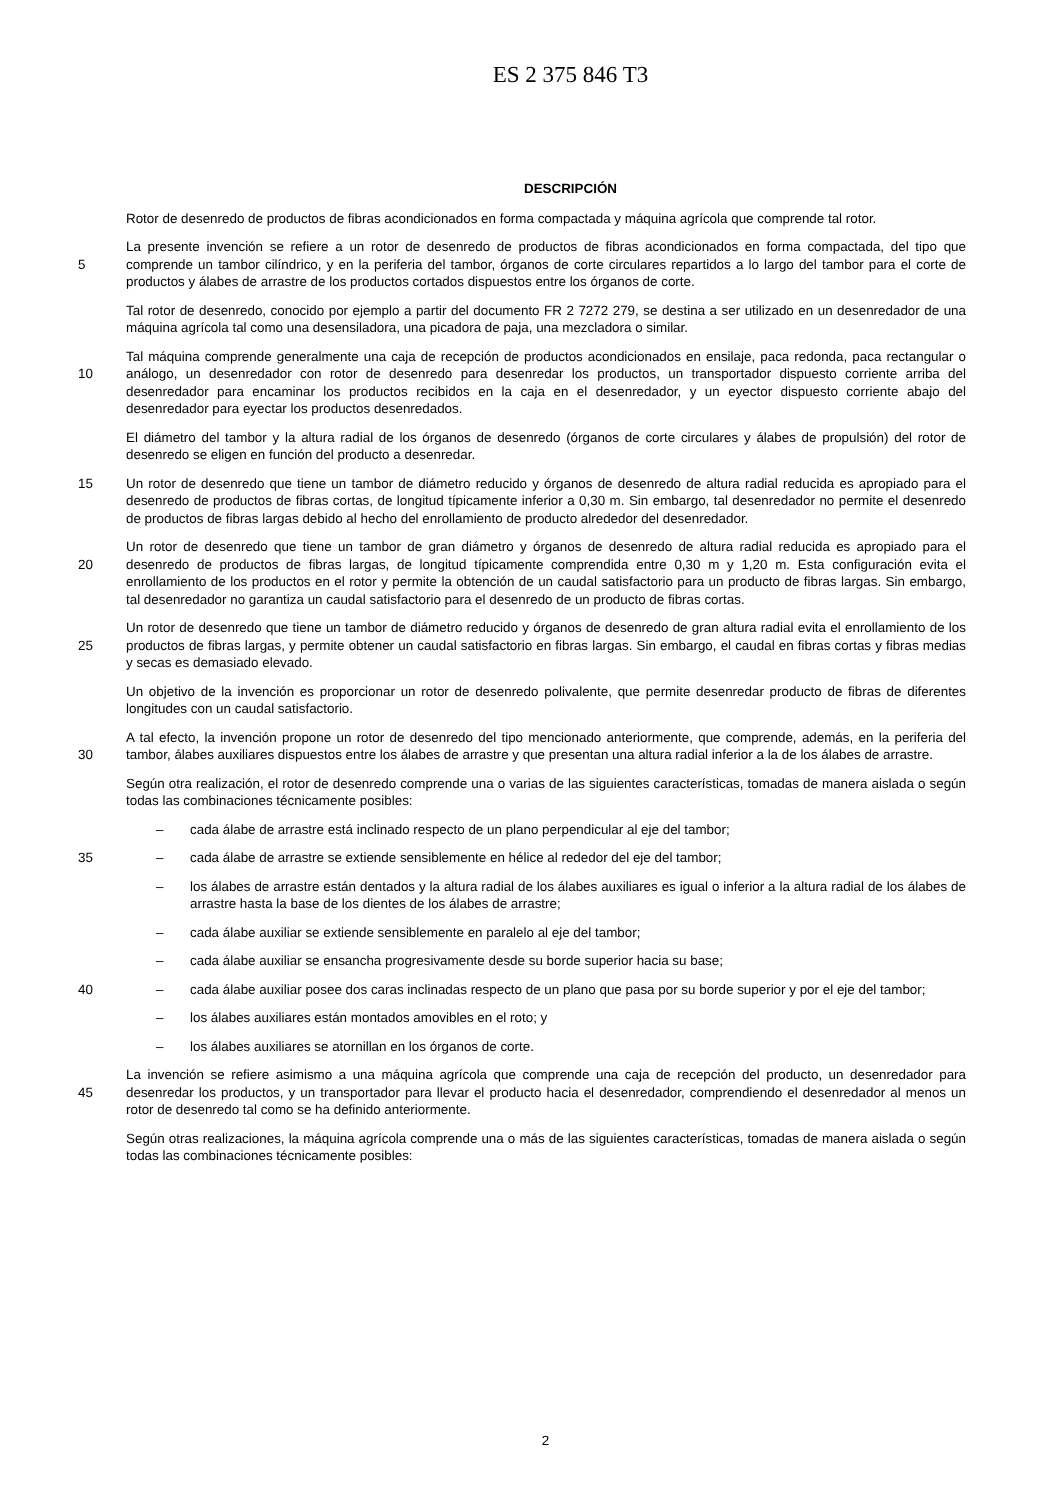ES 2 375 846 T3
DESCRIPCIÓN
Rotor de desenredo de productos de fibras acondicionados en forma compactada y máquina agrícola que comprende tal rotor.
5
La presente invención se refiere a un rotor de desenredo de productos de fibras acondicionados en forma compactada, del tipo que comprende un tambor cilíndrico, y en la periferia del tambor, órganos de corte circulares repartidos a lo largo del tambor para el corte de productos y álabes de arrastre de los productos cortados dispuestos entre los órganos de corte.
Tal rotor de desenredo, conocido por ejemplo a partir del documento FR 2 7272 279, se destina a ser utilizado en un desenredador de una máquina agrícola tal como una desensiladora, una picadora de paja, una mezcladora o similar.
10
Tal máquina comprende generalmente una caja de recepción de productos acondicionados en ensilaje, paca redonda, paca rectangular o análogo, un desenredador con rotor de desenredo para desenredar los productos, un transportador dispuesto corriente arriba del desenredador para encaminar los productos recibidos en la caja en el desenredador, y un eyector dispuesto corriente abajo del desenredador para eyectar los productos desenredados.
El diámetro del tambor y la altura radial de los órganos de desenredo (órganos de corte circulares y álabes de propulsión) del rotor de desenredo se eligen en función del producto a desenredar.
15
Un rotor de desenredo que tiene un tambor de diámetro reducido y órganos de desenredo de altura radial reducida es apropiado para el desenredo de productos de fibras cortas, de longitud típicamente inferior a 0,30 m. Sin embargo, tal desenredador no permite el desenredo de productos de fibras largas debido al hecho del enrollamiento de producto alrededor del desenredador.
20
Un rotor de desenredo que tiene un tambor de gran diámetro y órganos de desenredo de altura radial reducida es apropiado para el desenredo de productos de fibras largas, de longitud típicamente comprendida entre 0,30 m y 1,20 m. Esta configuración evita el enrollamiento de los productos en el rotor y permite la obtención de un caudal satisfactorio para un producto de fibras largas. Sin embargo, tal desenredador no garantiza un caudal satisfactorio para el desenredo de un producto de fibras cortas.
25
Un rotor de desenredo que tiene un tambor de diámetro reducido y órganos de desenredo de gran altura radial evita el enrollamiento de los productos de fibras largas, y permite obtener un caudal satisfactorio en fibras largas. Sin embargo, el caudal en fibras cortas y fibras medias y secas es demasiado elevado.
Un objetivo de la invención es proporcionar un rotor de desenredo polivalente, que permite desenredar producto de fibras de diferentes longitudes con un caudal satisfactorio.
30
A tal efecto, la invención propone un rotor de desenredo del tipo mencionado anteriormente, que comprende, además, en la periferia del tambor, álabes auxiliares dispuestos entre los álabes de arrastre y que presentan una altura radial inferior a la de los álabes de arrastre.
Según otra realización, el rotor de desenredo comprende una o varias de las siguientes características, tomadas de manera aislada o según todas las combinaciones técnicamente posibles:
– cada álabe de arrastre está inclinado respecto de un plano perpendicular al eje del tambor;
35
– cada álabe de arrastre se extiende sensiblemente en hélice al rededor del eje del tambor;
– los álabes de arrastre están dentados y la altura radial de los álabes auxiliares es igual o inferior a la altura radial de los álabes de arrastre hasta la base de los dientes de los álabes de arrastre;
– cada álabe auxiliar se extiende sensiblemente en paralelo al eje del tambor;
– cada álabe auxiliar se ensancha progresivamente desde su borde superior hacia su base;
40
– cada álabe auxiliar posee dos caras inclinadas respecto de un plano que pasa por su borde superior y por el eje del tambor;
– los álabes auxiliares están montados amovibles en el roto; y
– los álabes auxiliares se atornillan en los órganos de corte.
45
La invención se refiere asimismo a una máquina agrícola que comprende una caja de recepción del producto, un desenredador para desenredar los productos, y un transportador para llevar el producto hacia el desenredador, comprendiendo el desenredador al menos un rotor de desenredo tal como se ha definido anteriormente.
Según otras realizaciones, la máquina agrícola comprende una o más de las siguientes características, tomadas de manera aislada o según todas las combinaciones técnicamente posibles:
2